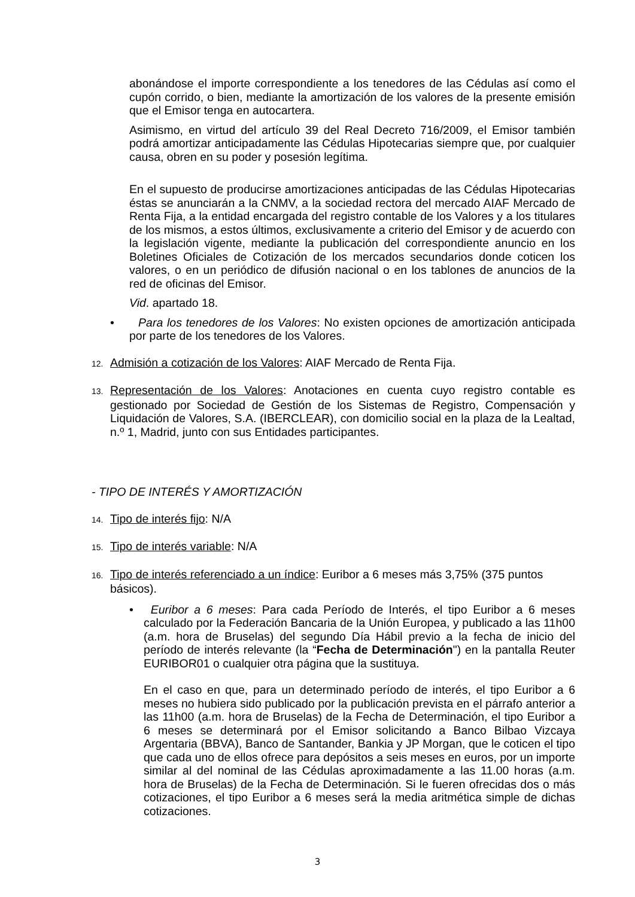abonándose el importe correspondiente a los tenedores de las Cédulas así como el cupón corrido, o bien, mediante la amortización de los valores de la presente emisión que el Emisor tenga en autocartera.
Asimismo, en virtud del artículo 39 del Real Decreto 716/2009, el Emisor también podrá amortizar anticipadamente las Cédulas Hipotecarias siempre que, por cualquier causa, obren en su poder y posesión legítima.
En el supuesto de producirse amortizaciones anticipadas de las Cédulas Hipotecarias éstas se anunciarán a la CNMV, a la sociedad rectora del mercado AIAF Mercado de Renta Fija, a la entidad encargada del registro contable de los Valores y a los titulares de los mismos, a estos últimos, exclusivamente a criterio del Emisor y de acuerdo con la legislación vigente, mediante la publicación del correspondiente anuncio en los Boletines Oficiales de Cotización de los mercados secundarios donde coticen los valores, o en un periódico de difusión nacional o en los tablones de anuncios de la red de oficinas del Emisor.
Vid. apartado 18.
• Para los tenedores de los Valores: No existen opciones de amortización anticipada por parte de los tenedores de los Valores.
12. Admisión a cotización de los Valores: AIAF Mercado de Renta Fija.
13. Representación de los Valores: Anotaciones en cuenta cuyo registro contable es gestionado por Sociedad de Gestión de los Sistemas de Registro, Compensación y Liquidación de Valores, S.A. (IBERCLEAR), con domicilio social en la plaza de la Lealtad, n.º 1, Madrid, junto con sus Entidades participantes.
- TIPO DE INTERÉS Y AMORTIZACIÓN
14. Tipo de interés fijo: N/A
15. Tipo de interés variable: N/A
16. Tipo de interés referenciado a un índice: Euribor a 6 meses más 3,75% (375 puntos básicos).
• Euribor a 6 meses: Para cada Período de Interés, el tipo Euribor a 6 meses calculado por la Federación Bancaria de la Unión Europea, y publicado a las 11h00 (a.m. hora de Bruselas) del segundo Día Hábil previo a la fecha de inicio del período de interés relevante (la “Fecha de Determinación") en la pantalla Reuter EURIBOR01 o cualquier otra página que la sustituya.
En el caso en que, para un determinado período de interés, el tipo Euribor a 6 meses no hubiera sido publicado por la publicación prevista en el párrafo anterior a las 11h00 (a.m. hora de Bruselas) de la Fecha de Determinación, el tipo Euribor a 6 meses se determinará por el Emisor solicitando a Banco Bilbao Vizcaya Argentaria (BBVA), Banco de Santander, Bankia y JP Morgan, que le coticen el tipo que cada uno de ellos ofrece para depósitos a seis meses en euros, por un importe similar al del nominal de las Cédulas aproximadamente a las 11.00 horas (a.m. hora de Bruselas) de la Fecha de Determinación. Si le fueren ofrecidas dos o más cotizaciones, el tipo Euribor a 6 meses será la media aritmética simple de dichas cotizaciones.
3